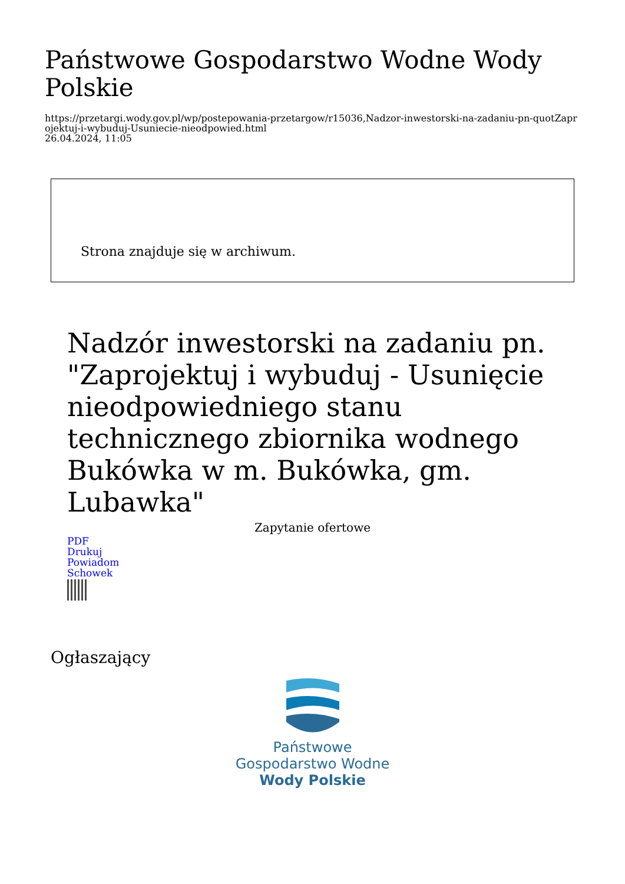Państwowe Gospodarstwo Wodne Wody Polskie
https://przetargi.wody.gov.pl/wp/postepowania-przetargow/r15036,Nadzor-inwestorski-na-zadaniu-pn-quotZaprojektuj-i-wybuduj-Usuniecie-nieodpowied.html
26.04.2024, 11:05
Strona znajduje się w archiwum.
Nadzór inwestorski na zadaniu pn. "Zaprojektuj i wybuduj - Usunięcie nieodpowiedniego stanu technicznego zbiornika wodnego Bukówka w m. Bukówka, gm. Lubawka"
Zapytanie ofertowe
PDF
Drukuj
Powiadom
Schowek
Ogłaszający
Państwowe
Gospodarstwo Wodne
Wody Polskie